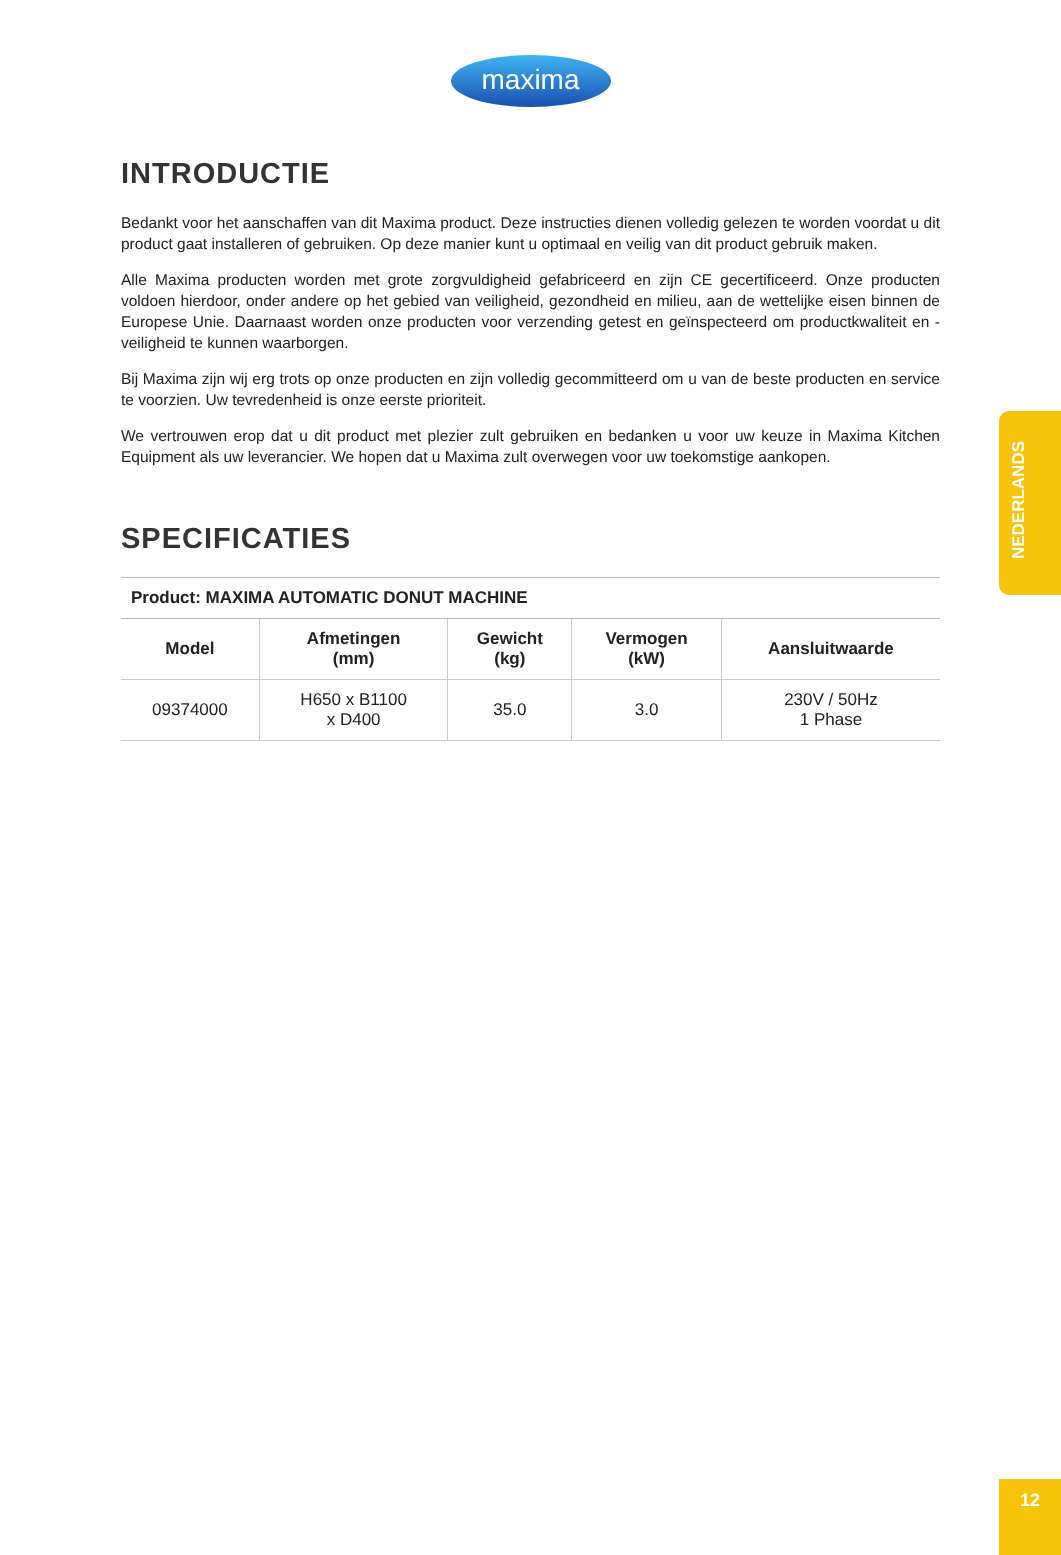maxima
INTRODUCTIE
Bedankt voor het aanschaffen van dit Maxima product. Deze instructies dienen volledig gelezen te worden voordat u dit product gaat installeren of gebruiken. Op deze manier kunt u optimaal en veilig van dit product gebruik maken.
Alle Maxima producten worden met grote zorgvuldigheid gefabriceerd en zijn CE gecertificeerd. Onze producten voldoen hierdoor, onder andere op het gebied van veiligheid, gezondheid en milieu, aan de wettelijke eisen binnen de Europese Unie. Daarnaast worden onze producten voor verzending getest en geïnspecteerd om productkwaliteit en -veiligheid te kunnen waarborgen.
Bij Maxima zijn wij erg trots op onze producten en zijn volledig gecommitteerd om u van de beste producten en service te voorzien. Uw tevredenheid is onze eerste prioriteit.
We vertrouwen erop dat u dit product met plezier zult gebruiken en bedanken u voor uw keuze in Maxima Kitchen Equipment als uw leverancier. We hopen dat u Maxima zult overwegen voor uw toekomstige aankopen.
SPECIFICATIES
| Product: MAXIMA AUTOMATIC DONUT MACHINE | | | | |
| --- | --- | --- | --- | --- |
| Model | Afmetingen (mm) | Gewicht (kg) | Vermogen (kW) | Aansluitwaarde |
| 09374000 | H650 x B1100 x D400 | 35.0 | 3.0 | 230V / 50Hz 1 Phase |
NEDERLANDS
12